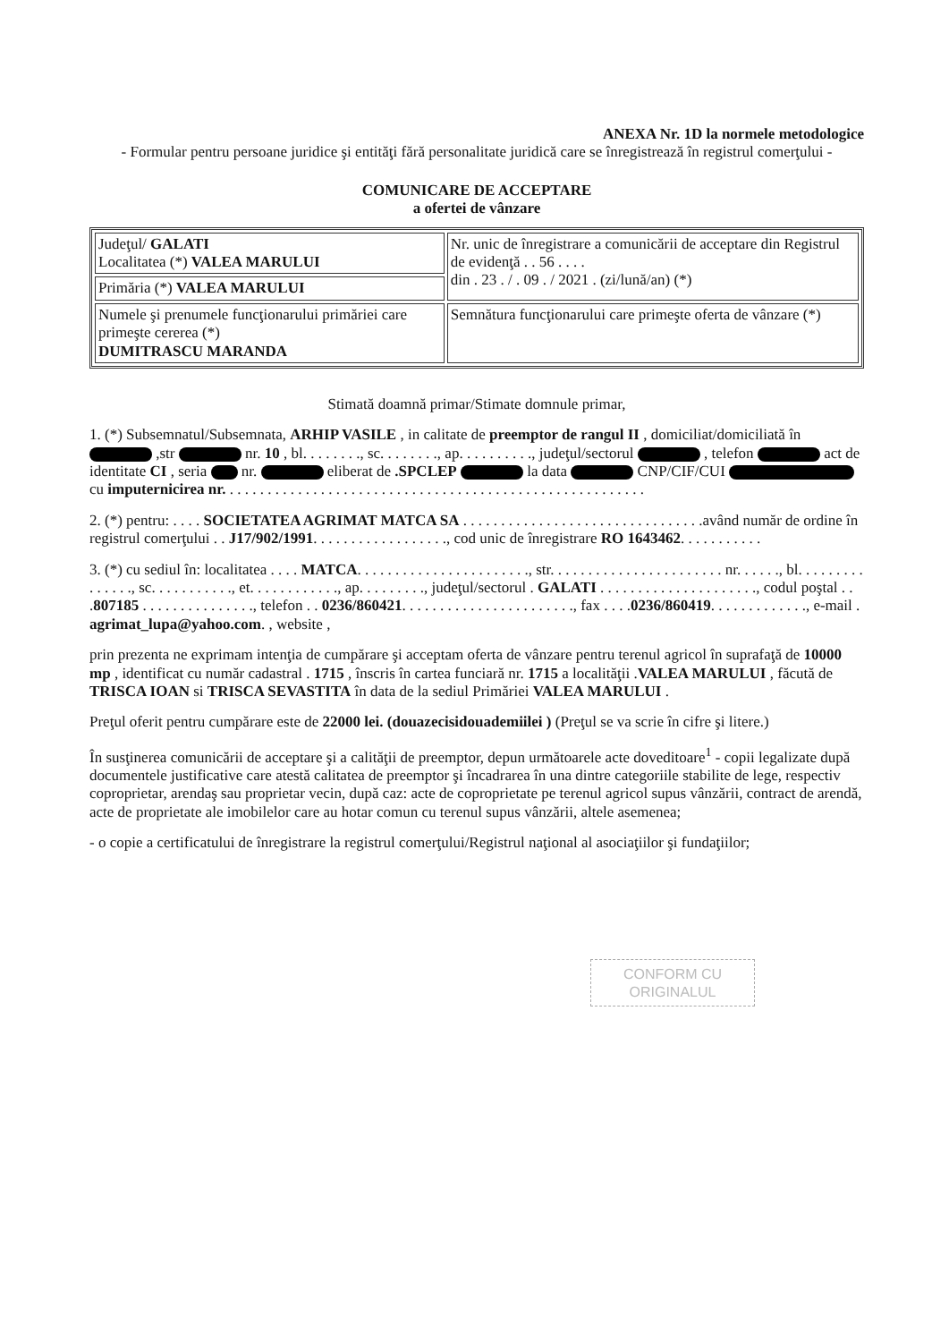ANEXA Nr. 1D la normele metodologice
- Formular pentru persoane juridice şi entităţi fără personalitate juridică care se înregistrează în registrul comerţului -
COMUNICARE DE ACCEPTARE
a ofertei de vânzare
| Judeţul/ GALATI Localitatea (*) VALEA MARULUI | Nr. unic de înregistrare a comunicării de acceptare din Registrul de evidenţă . . 56 . . . . din . 23 . / . 09 . / 2021 . (zi/lună/an) (*) |
| Primăria (*) VALEA MARULUI | |
| Numele şi prenumele funcţionarului primăriei care primeşte cererea (*) DUMITRASCU MARANDA | Semnătura funcţionarului care primeşte oferta de vânzare (*) |
Stimată doamnă primar/Stimate domnule primar,
1. (*) Subsemnatul/Subsemnata, ARHIP VASILE , in calitate de preemptor de rangul II , domiciliat/domiciliată în ,str nr. 10 , bl. . . . . . . ., sc. . . . . . . ., ap. . . . . . . . . ., judeţul/sectorul , telefon act de identitate CI , seria nr. eliberat de .SPCLEP la data CNP/CIF/CUI cu imputernicirea nr. . . . . . . . . . . . . . . . . . . . . . . . . . . . . . . . . . . . . . . . . . . . . . . . . . . . . . . .
2. (*) pentru: . . . . SOCIETATEA AGRIMAT MATCA SA . . . . . . . . . . . . . . . . . . . . . . . . . . . . . . . .având număr de ordine în registrul comerţului . . J17/902/1991. . . . . . . . . . . . . . . . . ., cod unic de înregistrare RO 1643462. . . . . . . . . . .
3. (*) cu sediul în: localitatea . . . . MATCA. . . . . . . . . . . . . . . . . . . . . . ., str. . . . . . . . . . . . . . . . . . . . . . . nr. . . . . ., bl. . . . . . . . . . . . . . ., sc. . . . . . . . . . ., et. . . . . . . . . . . ., ap. . . . . . . . ., judeţul/sectorul . GALATI . . . . . . . . . . . . . . . . . . . . ., codul poştal . . .807185 . . . . . . . . . . . . . . ., telefon . . 0236/860421. . . . . . . . . . . . . . . . . . . . . . ., fax . . . .0236/860419. . . . . . . . . . . . ., e-mail . agrimat_lupa@yahoo.com. , website ,
prin prezenta ne exprimam intenţia de cumpărare şi acceptam oferta de vânzare pentru terenul agricol în suprafaţă de 10000 mp , identificat cu număr cadastral . 1715 , înscris în cartea funciară nr. 1715 a localităţii .VALEA MARULUI , făcută de TRISCA IOAN si TRISCA SEVASTITA în data de la sediul Primăriei VALEA MARULUI .
Preţul oferit pentru cumpărare este de 22000 lei. (douazecisidouademiilei ) (Preţul se va scrie în cifre şi litere.)
În susţinerea comunicării de acceptare şi a calităţii de preemptor, depun următoarele acte doveditoare<sup>1</sup> - copii legalizate după documentele justificative care atestă calitatea de preemptor şi încadrarea în una dintre categoriile stabilite de lege, respectiv coproprietar, arendaş sau proprietar vecin, după caz: acte de coproprietate pe terenul agricol supus vânzării, contract de arendă, acte de proprietate ale imobilelor care au hotar comun cu terenul supus vânzării, altele asemenea;
- o copie a certificatului de înregistrare la registrul comerţului/Registrul naţional al asociaţiilor şi fundaţiilor;
CONFORM CU ORIGINALUL